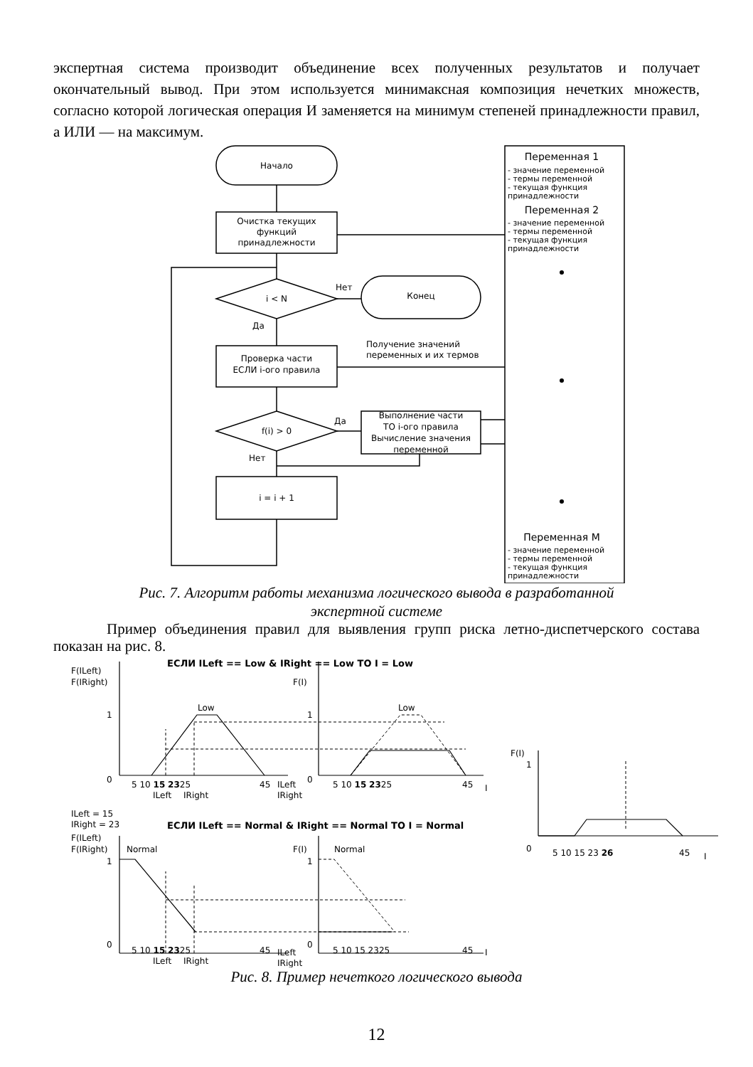экспертная система производит объединение всех полученных результатов и получает окончательный вывод. При этом используется минимаксная композиция нечетких множеств, согласно которой логическая операция И заменяется на минимум степеней принадлежности правил, а ИЛИ — на максимум.
Начало
Очистка текущих
функций
принадлежности
i < N
Нет
Да
Конец
Проверка части
ЕСЛИ i-ого правила
Получение значений
переменных и их термов
f(i) > 0
Да
Нет
Выполнение части
ТО i-ого правила
Вычисление значения
переменной
i = i + 1
Переменная 1
- значение переменной
- термы переменной
- текущая функция
принадлежности
Переменная 2
- значение переменной
- термы переменной
- текущая функция
принадлежности
Переменная M
- значение переменной
- термы переменной
- текущая функция
принадлежности
Рис. 7. Алгоритм работы механизма логического вывода в разработанной
экспертной системе
Пример объединения правил для выявления групп риска летно-диспетчерского состава показан на рис. 8.
ЕСЛИ ILeft == Low & IRight == Low TO I = Low
F(ILeft)
F(IRight)
1
0
Low
5 10 15 2325
45
ILeft
IRight
ILeft
IRight
F(I)
1
0
Low
5 10 15 2325
45
I
F(I)
1
0
5 10 15 23 26
45
I
ILeft = 15
IRight = 23
ЕСЛИ ILeft == Normal & IRight == Normal TO I = Normal
F(ILeft)
F(IRight)
Normal
1
0
5 10 15 2325
45
ILeft
IRight
ILeft
IRight
F(I)
Normal
1
0
5 10 15 2325
45
I
Рис. 8. Пример нечеткого логического вывода
12